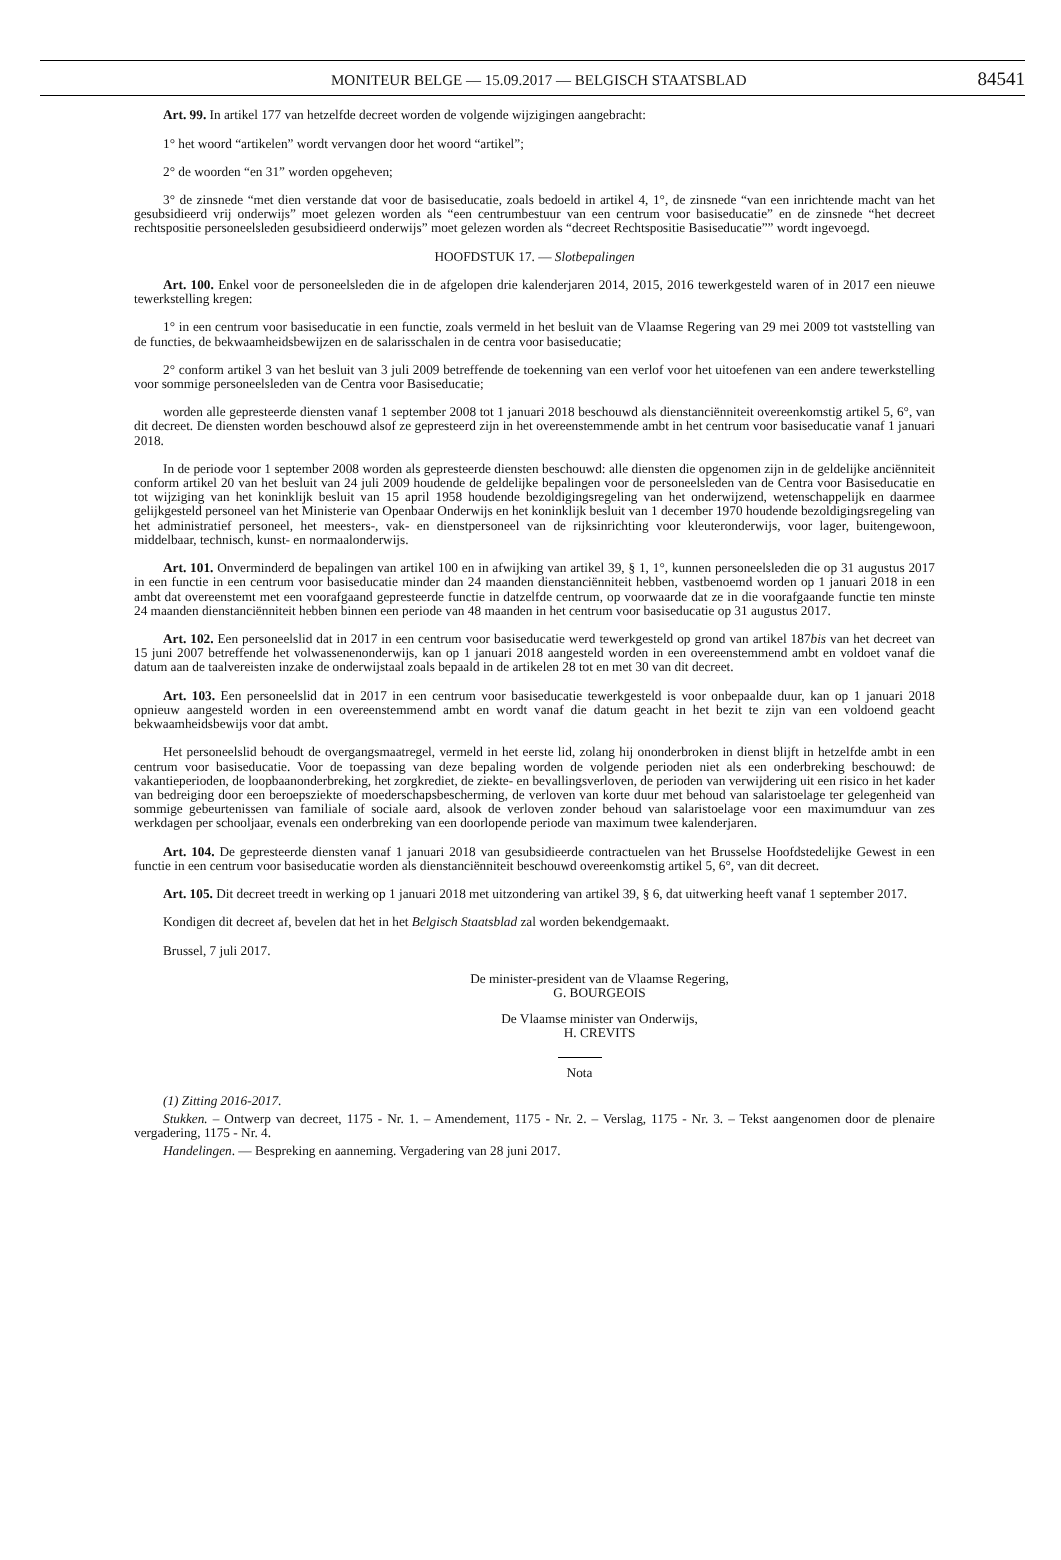MONITEUR BELGE — 15.09.2017 — BELGISCH STAATSBLAD 84541
Art. 99. In artikel 177 van hetzelfde decreet worden de volgende wijzigingen aangebracht:
1° het woord “artikelen” wordt vervangen door het woord “artikel”;
2° de woorden “en 31” worden opgeheven;
3° de zinsnede “met dien verstande dat voor de basiseducatie, zoals bedoeld in artikel 4, 1°, de zinsnede “van een inrichtende macht van het gesubsidieerd vrij onderwijs” moet gelezen worden als “een centrumbestuur van een centrum voor basiseducatie” en de zinsnede “het decreet rechtspositie personeelsleden gesubsidieerd onderwijs” moet gelezen worden als “decreet Rechtspositie Basiseducatie”” wordt ingevoegd.
HOOFDSTUK 17. — Slotbepalingen
Art. 100. Enkel voor de personeelsleden die in de afgelopen drie kalenderjaren 2014, 2015, 2016 tewerkgesteld waren of in 2017 een nieuwe tewerkstelling kregen:
1° in een centrum voor basiseducatie in een functie, zoals vermeld in het besluit van de Vlaamse Regering van 29 mei 2009 tot vaststelling van de functies, de bekwaamheidsbewijzen en de salarisschalen in de centra voor basiseducatie;
2° conform artikel 3 van het besluit van 3 juli 2009 betreffende de toekenning van een verlof voor het uitoefenen van een andere tewerkstelling voor sommige personeelsleden van de Centra voor Basiseducatie;
worden alle gepresteerde diensten vanaf 1 september 2008 tot 1 januari 2018 beschouwd als dienstanciënniteit overeenkomstig artikel 5, 6°, van dit decreet. De diensten worden beschouwd alsof ze gepresteerd zijn in het overeenstemmende ambt in het centrum voor basiseducatie vanaf 1 januari 2018.
In de periode voor 1 september 2008 worden als gepresteerde diensten beschouwd: alle diensten die opgenomen zijn in de geldelijke anciënniteit conform artikel 20 van het besluit van 24 juli 2009 houdende de geldelijke bepalingen voor de personeelsleden van de Centra voor Basiseducatie en tot wijziging van het koninklijk besluit van 15 april 1958 houdende bezoldigingsregeling van het onderwijzend, wetenschappelijk en daarmee gelijkgesteld personeel van het Ministerie van Openbaar Onderwijs en het koninklijk besluit van 1 december 1970 houdende bezoldigingsregeling van het administratief personeel, het meesters-, vak- en dienstpersoneel van de rijksinrichting voor kleuteronderwijs, voor lager, buitengewoon, middelbaar, technisch, kunst- en normaalonderwijs.
Art. 101. Onverminderd de bepalingen van artikel 100 en in afwijking van artikel 39, § 1, 1°, kunnen personeelsleden die op 31 augustus 2017 in een functie in een centrum voor basiseducatie minder dan 24 maanden dienstanciënniteit hebben, vastbenoemd worden op 1 januari 2018 in een ambt dat overeenstemt met een voorafgaand gepresteerde functie in datzelfde centrum, op voorwaarde dat ze in die voorafgaande functie ten minste 24 maanden dienstanciënniteit hebben binnen een periode van 48 maanden in het centrum voor basiseducatie op 31 augustus 2017.
Art. 102. Een personeelslid dat in 2017 in een centrum voor basiseducatie werd tewerkgesteld op grond van artikel 187bis van het decreet van 15 juni 2007 betreffende het volwassenenonderwijs, kan op 1 januari 2018 aangesteld worden in een overeenstemmend ambt en voldoet vanaf die datum aan de taalvereisten inzake de onderwijstaal zoals bepaald in de artikelen 28 tot en met 30 van dit decreet.
Art. 103. Een personeelslid dat in 2017 in een centrum voor basiseducatie tewerkgesteld is voor onbepaalde duur, kan op 1 januari 2018 opnieuw aangesteld worden in een overeenstemmend ambt en wordt vanaf die datum geacht in het bezit te zijn van een voldoend geacht bekwaamheidsbewijs voor dat ambt.
Het personeelslid behoudt de overgangsmaatregel, vermeld in het eerste lid, zolang hij ononderbroken in dienst blijft in hetzelfde ambt in een centrum voor basiseducatie. Voor de toepassing van deze bepaling worden de volgende perioden niet als een onderbreking beschouwd: de vakantieperioden, de loopbaanonderbreking, het zorgkrediet, de ziekte- en bevallingsverloven, de perioden van verwijdering uit een risico in het kader van bedreiging door een beroepsziekte of moederschapsbescherming, de verloven van korte duur met behoud van salaristoelage ter gelegenheid van sommige gebeurtenissen van familiale of sociale aard, alsook de verloven zonder behoud van salaristoelage voor een maximumduur van zes werkdagen per schooljaar, evenals een onderbreking van een doorlopende periode van maximum twee kalenderjaren.
Art. 104. De gepresteerde diensten vanaf 1 januari 2018 van gesubsidieerde contractuelen van het Brusselse Hoofdstedelijke Gewest in een functie in een centrum voor basiseducatie worden als dienstanciënniteit beschouwd overeenkomstig artikel 5, 6°, van dit decreet.
Art. 105. Dit decreet treedt in werking op 1 januari 2018 met uitzondering van artikel 39, § 6, dat uitwerking heeft vanaf 1 september 2017.
Kondigen dit decreet af, bevelen dat het in het Belgisch Staatsblad zal worden bekendgemaakt.
Brussel, 7 juli 2017.
De minister-president van de Vlaamse Regering,
G. BOURGEOIS
De Vlaamse minister van Onderwijs,
H. CREVITS
Nota
(1) Zitting 2016-2017.
Stukken. – Ontwerp van decreet, 1175 - Nr. 1. – Amendement, 1175 - Nr. 2. – Verslag, 1175 - Nr. 3. – Tekst aangenomen door de plenaire vergadering, 1175 - Nr. 4.
Handelingen. — Bespreking en aanneming. Vergadering van 28 juni 2017.